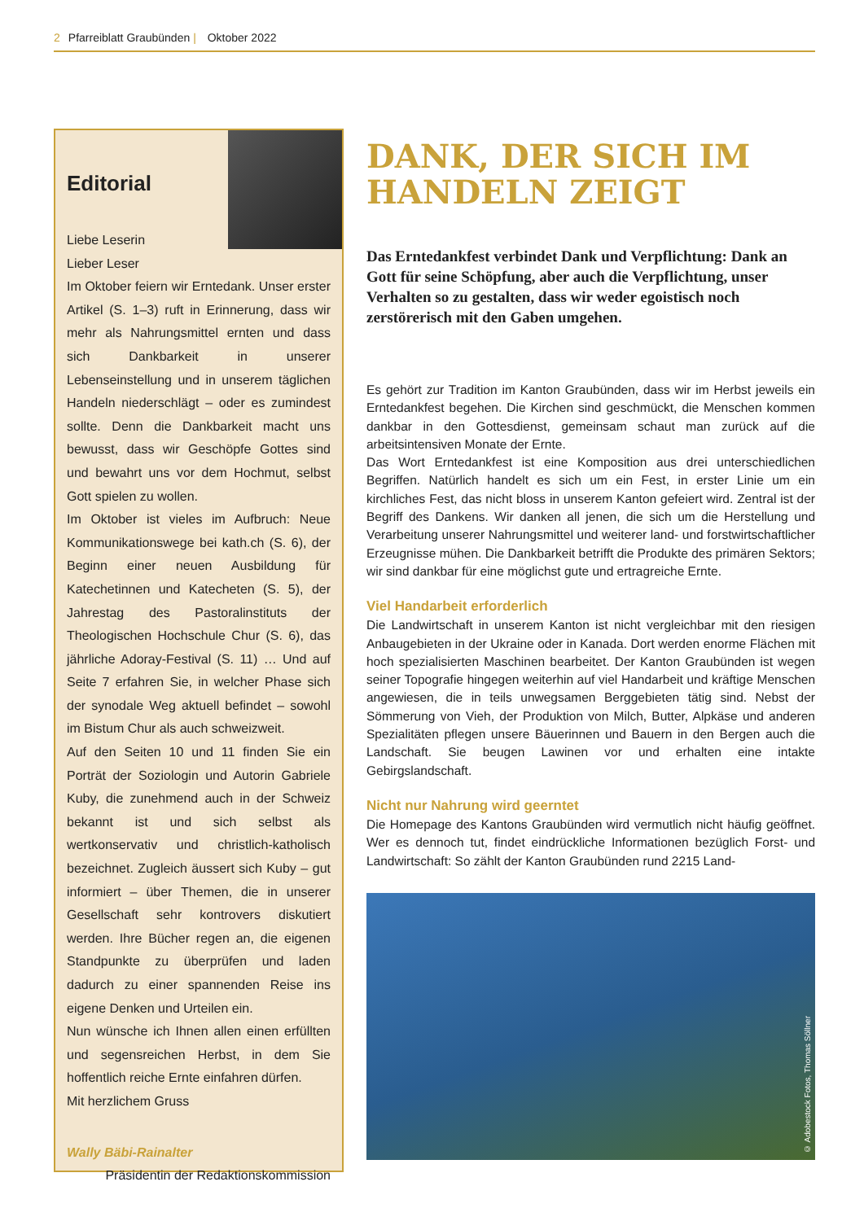2 Pfarreiblatt Graubünden | Oktober 2022
Editorial
Liebe Leserin
Lieber Leser
Im Oktober feiern wir Erntedank. Unser erster Artikel (S. 1–3) ruft in Erinnerung, dass wir mehr als Nahrungsmittel ernten und dass sich Dankbarkeit in unserer Lebenseinstellung und in unserem täglichen Handeln niederschlägt – oder es zumindest sollte. Denn die Dankbarkeit macht uns bewusst, dass wir Geschöpfe Gottes sind und bewahrt uns vor dem Hochmut, selbst Gott spielen zu wollen.
Im Oktober ist vieles im Aufbruch: Neue Kommunikationswege bei kath.ch (S. 6), der Beginn einer neuen Ausbildung für Katechetinnen und Katecheten (S. 5), der Jahrestag des Pastoralinstituts der Theologischen Hochschule Chur (S. 6), das jährliche Adoray-Festival (S. 11) … Und auf Seite 7 erfahren Sie, in welcher Phase sich der synodale Weg aktuell befindet – sowohl im Bistum Chur als auch schweizweit.
Auf den Seiten 10 und 11 finden Sie ein Porträt der Soziologin und Autorin Gabriele Kuby, die zunehmend auch in der Schweiz bekannt ist und sich selbst als wertkonservativ und christlich-katholisch bezeichnet. Zugleich äussert sich Kuby – gut informiert – über Themen, die in unserer Gesellschaft sehr kontrovers diskutiert werden. Ihre Bücher regen an, die eigenen Standpunkte zu überprüfen und laden dadurch zu einer spannenden Reise ins eigene Denken und Urteilen ein.
Nun wünsche ich Ihnen allen einen erfüllten und segensreichen Herbst, in dem Sie hoffentlich reiche Ernte einfahren dürfen.
Mit herzlichem Gruss
Wally Bäbi-Rainalter
Präsidentin der Redaktionskommission
DANK, DER SICH IM HANDELN ZEIGT
Das Erntedankfest verbindet Dank und Verpflichtung: Dank an Gott für seine Schöpfung, aber auch die Verpflichtung, unser Verhalten so zu gestalten, dass wir weder egoistisch noch zerstörerisch mit den Gaben umgehen.
Es gehört zur Tradition im Kanton Graubünden, dass wir im Herbst jeweils ein Erntedankfest begehen. Die Kirchen sind geschmückt, die Menschen kommen dankbar in den Gottesdienst, gemeinsam schaut man zurück auf die arbeitsintensiven Monate der Ernte.
Das Wort Erntedankfest ist eine Komposition aus drei unterschiedlichen Begriffen. Natürlich handelt es sich um ein Fest, in erster Linie um ein kirchliches Fest, das nicht bloss in unserem Kanton gefeiert wird. Zentral ist der Begriff des Dankens. Wir danken all jenen, die sich um die Herstellung und Verarbeitung unserer Nahrungsmittel und weiterer land- und forstwirtschaftlicher Erzeugnisse mühen. Die Dankbarkeit betrifft die Produkte des primären Sektors; wir sind dankbar für eine möglichst gute und ertragreiche Ernte.
Viel Handarbeit erforderlich
Die Landwirtschaft in unserem Kanton ist nicht vergleichbar mit den riesigen Anbaugebieten in der Ukraine oder in Kanada. Dort werden enorme Flächen mit hoch spezialisierten Maschinen bearbeitet. Der Kanton Graubünden ist wegen seiner Topografie hingegen weiterhin auf viel Handarbeit und kräftige Menschen angewiesen, die in teils unwegsamen Berggebieten tätig sind. Nebst der Sömmerung von Vieh, der Produktion von Milch, Butter, Alpkäse und anderen Spezialitäten pflegen unsere Bäuerinnen und Bauern in den Bergen auch die Landschaft. Sie beugen Lawinen vor und erhalten eine intakte Gebirgslandschaft.
Nicht nur Nahrung wird geerntet
Die Homepage des Kantons Graubünden wird vermutlich nicht häufig geöffnet. Wer es dennoch tut, findet eindrückliche Informationen bezüglich Forst- und Landwirtschaft: So zählt der Kanton Graubünden rund 2215 Land-
© Adobestock Fotos, Thomas Söllner